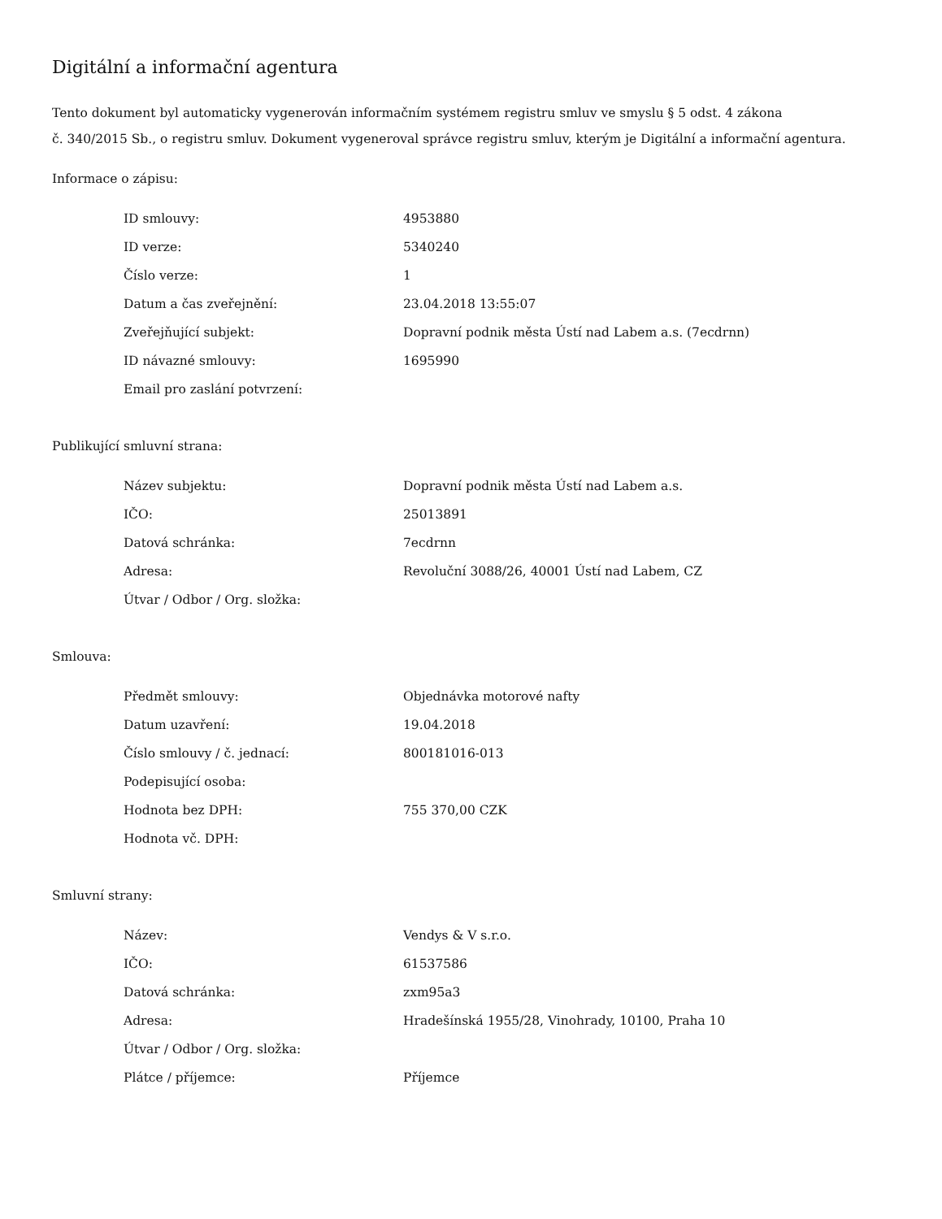Digitální a informační agentura
Tento dokument byl automaticky vygenerován informačním systémem registru smluv ve smyslu § 5 odst. 4 zákona
č. 340/2015 Sb., o registru smluv. Dokument vygeneroval správce registru smluv, kterým je Digitální a informační agentura.
Informace o zápisu:
| ID smlouvy: | 4953880 |
| ID verze: | 5340240 |
| Číslo verze: | 1 |
| Datum a čas zveřejnění: | 23.04.2018 13:55:07 |
| Zveřejňující subjekt: | Dopravní podnik města Ústí nad Labem a.s. (7ecdrnn) |
| ID návazné smlouvy: | 1695990 |
| Email pro zaslání potvrzení: | |
Publikující smluvní strana:
| Název subjektu: | Dopravní podnik města Ústí nad Labem a.s. |
| IČO: | 25013891 |
| Datová schránka: | 7ecdrnn |
| Adresa: | Revoluční 3088/26, 40001 Ústí nad Labem, CZ |
| Útvar / Odbor / Org. složka: | |
Smlouva:
| Předmět smlouvy: | Objednávka motorové nafty |
| Datum uzavření: | 19.04.2018 |
| Číslo smlouvy / č. jednací: | 800181016-013 |
| Podepisující osoba: | |
| Hodnota bez DPH: | 755 370,00 CZK |
| Hodnota vč. DPH: | |
Smluvní strany:
| Název: | Vendys & V s.r.o. |
| IČO: | 61537586 |
| Datová schránka: | zxm95a3 |
| Adresa: | Hradešínská 1955/28, Vinohrady, 10100, Praha 10 |
| Útvar / Odbor / Org. složka: | |
| Plátce / příjemce: | Příjemce |